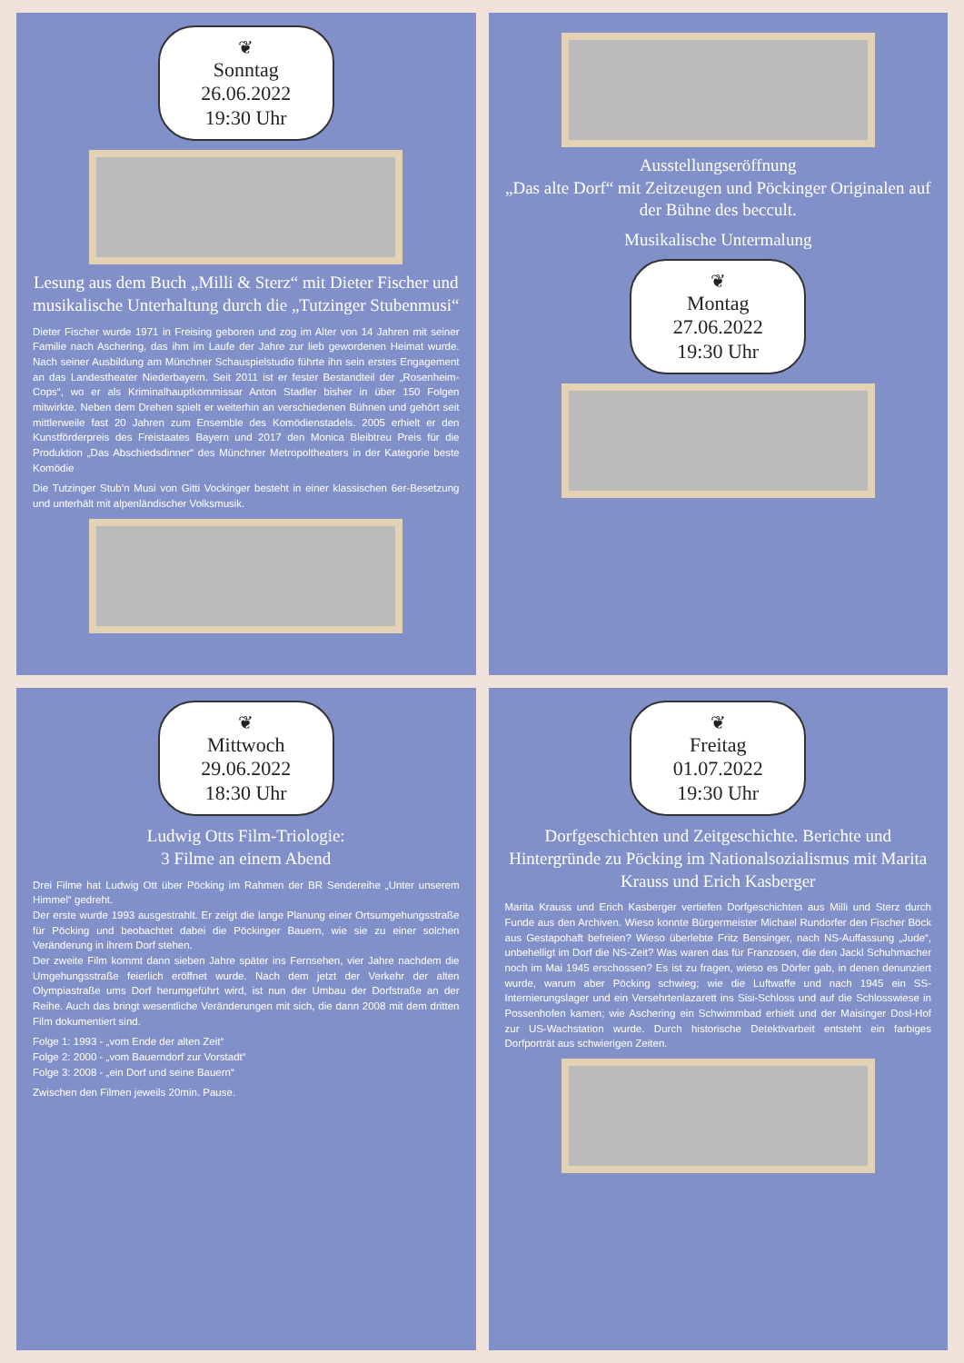❦
Sonntag
26.06.2022
19:30 Uhr
Lesung aus dem Buch „Milli & Sterz“ mit Dieter Fischer und musikalische Unterhaltung durch die „Tutzinger Stubenmusi“
Dieter Fischer wurde 1971 in Freising geboren und zog im Alter von 14 Jahren mit seiner Familie nach Aschering, das ihm im Laufe der Jahre zur lieb gewordenen Heimat wurde. Nach seiner Ausbildung am Münchner Schauspielstudio führte ihn sein erstes Engagement an das Landestheater Niederbayern. Seit 2011 ist er fester Bestandteil der „Rosenheim-Cops“, wo er als Kriminalhauptkommissar Anton Stadler bisher in über 150 Folgen mitwirkte. Neben dem Drehen spielt er weiterhin an verschiedenen Bühnen und gehört seit mittlerweile fast 20 Jahren zum Ensemble des Komödienstadels. 2005 erhielt er den Kunstförderpreis des Freistaates Bayern und 2017 den Monica Bleibtreu Preis für die Produktion „Das Abschiedsdinner“ des Münchner Metropoltheaters in der Kategorie beste Komödie
Die Tutzinger Stub’n Musi von Gitti Vockinger besteht in einer klassischen 6er-Besetzung und unterhält mit alpenländischer Volksmusik.
Ausstellungseröffnung
„Das alte Dorf“ mit Zeitzeugen und Pöckinger Originalen auf der Bühne des beccult.
Musikalische Untermalung
❦
Montag
27.06.2022
19:30 Uhr
❦
Mittwoch
29.06.2022
18:30 Uhr
Ludwig Otts Film-Triologie:
3 Filme an einem Abend
Drei Filme hat Ludwig Ott über Pöcking im Rahmen der BR Sendereihe „Unter unserem Himmel“ gedreht.
Der erste wurde 1993 ausgestrahlt. Er zeigt die lange Planung einer Ortsumgehungsstraße für Pöcking und beobachtet dabei die Pöckinger Bauern, wie sie zu einer solchen Veränderung in ihrem Dorf stehen.
Der zweite Film kommt dann sieben Jahre später ins Fernsehen, vier Jahre nachdem die Umgehungsstraße feierlich eröffnet wurde. Nach dem jetzt der Verkehr der alten Olympiastraße ums Dorf herumgeführt wird, ist nun der Umbau der Dorfstraße an der Reihe. Auch das bringt wesentliche Veränderungen mit sich, die dann 2008 mit dem dritten Film dokumentiert sind.
Folge 1: 1993 - „vom Ende der alten Zeit“
Folge 2: 2000 - „vom Bauerndorf zur Vorstadt“
Folge 3: 2008 - „ein Dorf und seine Bauern“
Zwischen den Filmen jeweils 20min. Pause.
❦
Freitag
01.07.2022
19:30 Uhr
Dorfgeschichten und Zeitgeschichte. Berichte und Hintergründe zu Pöcking im Nationalsozialismus mit Marita Krauss und Erich Kasberger
Marita Krauss und Erich Kasberger vertiefen Dorfgeschichten aus Milli und Sterz durch Funde aus den Archiven. Wieso konnte Bürgermeister Michael Rundorfer den Fischer Böck aus Gestapohaft befreien? Wieso überlebte Fritz Bensinger, nach NS-Auffassung „Jude“, unbehelligt im Dorf die NS-Zeit? Was waren das für Franzosen, die den Jackl Schuhmacher noch im Mai 1945 erschossen? Es ist zu fragen, wieso es Dörfer gab, in denen denunziert wurde, warum aber Pöcking schwieg; wie die Luftwaffe und nach 1945 ein SS-Internierungslager und ein Versehrtenlazarett ins Sisi-Schloss und auf die Schlosswiese in Possenhofen kamen; wie Aschering ein Schwimmbad erhielt und der Maisinger Dosl-Hof zur US-Wachstation wurde. Durch historische Detektivarbeit entsteht ein farbiges Dorfporträt aus schwierigen Zeiten.